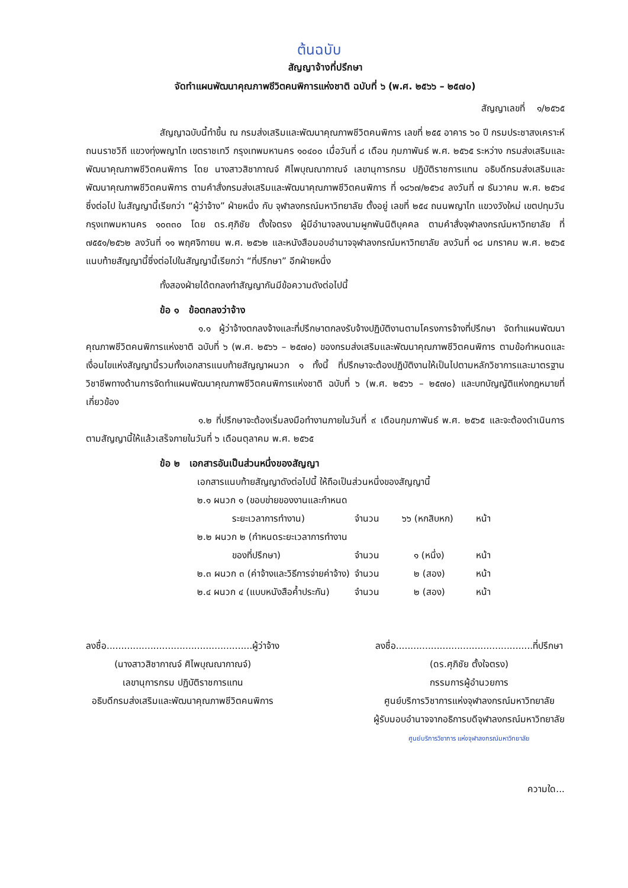ต้นฉบับ
สัญญาจ้างที่ปรึกษา
จัดทำแผนพัฒนาคุณภาพชีวิตคนพิการแห่งชาติ ฉบับที่ ๖ (พ.ศ. ๒๕๖๖ – ๒๕๗๐)
สัญญาเลขที่ ๑/๒๕๖๕
สัญญาฉบับนี้ทำขึ้น ณ กรมส่งเสริมและพัฒนาคุณภาพชีวิตคนพิการ เลขที่ ๒๕๕ อาคาร ๖๐ ปี กรมประชาสงเคราะห์ ถนนราชวิถี แขวงทุ่งพญาไท เขตราชเทวี กรุงเทพมหานคร ๑๐๔๐๐ เมื่อวันที่ ๘ เดือน กุมภาพันธ์ พ.ศ. ๒๕๖๕ ระหว่าง กรมส่งเสริมและพัฒนาคุณภาพชีวิตคนพิการ โดย นางสาวสิชากาณจ์ ศิไพบุณณากาณจ์ เลขานุการกรม ปฏิบัติราชการแทน อธิบดีกรมส่งเสริมและพัฒนาคุณภาพชีวิตคนพิการ ตามคำสั่งกรมส่งเสริมและพัฒนาคุณภาพชีวิตคนพิการ ที่ ๑๘๖๗/๒๕๖๔ ลงวันที่ ๗ ธันวาคม พ.ศ. ๒๕๖๔ ซึ่งต่อไป ในสัญญานี้เรียกว่า “ผู้ว่าจ้าง” ฝ่ายหนึ่ง กับ จุฬาลงกรณ์มหาวิทยาลัย ตั้งอยู่ เลขที่ ๒๕๔ ถนนพญาไท แขวงวังใหม่ เขตปทุมวัน กรุงเทพมหานคร ๑๐๓๓๐ โดย ดร.ศุภิชัย ตั้งใจตรง ผู้มีอำนาจลงนามผูกพันนิติบุคคล ตามคำสั่งจุฬาลงกรณ์มหาวิทยาลัย ที่ ๗๕๕๑/๒๕๖๒ ลงวันที่ ๑๑ พฤศจิกายน พ.ศ. ๒๕๖๒ และหนังสือมอบอำนาจจุฬาลงกรณ์มหาวิทยาลัย ลงวันที่ ๑๘ มกราคม พ.ศ. ๒๕๖๕ แนบท้ายสัญญานี้ซึ่งต่อไปในสัญญานี้เรียกว่า “ที่ปรึกษา” อีกฝ่ายหนึ่ง
ทั้งสองฝ่ายได้ตกลงทำสัญญากันมีข้อความดังต่อไปนี้
ข้อ ๑ ข้อตกลงว่าจ้าง
๑.๑ ผู้ว่าจ้างตกลงจ้างและที่ปรึกษาตกลงรับจ้างปฏิบัติงานตามโครงการจ้างที่ปรึกษา จัดทำแผนพัฒนาคุณภาพชีวิตคนพิการแห่งชาติ ฉบับที่ ๖ (พ.ศ. ๒๕๖๖ – ๒๕๗๐) ของกรมส่งเสริมและพัฒนาคุณภาพชีวิตคนพิการ ตามข้อกำหนดและเงื่อนไขแห่งสัญญานี้รวมทั้งเอกสารแนบท้ายสัญญาผนวก ๑ ทั้งนี้ ที่ปรึกษาจะต้องปฏิบัติงานให้เป็นไปตามหลักวิชาการและมาตรฐานวิชาชีพทางด้านการจัดทำแผนพัฒนาคุณภาพชีวิตคนพิการแห่งชาติ ฉบับที่ ๖ (พ.ศ. ๒๕๖๖ – ๒๕๗๐) และบทบัญญัติแห่งกฎหมายที่เกี่ยวข้อง
๑.๒ ที่ปรึกษาจะต้องเริ่มลงมือทำงานภายในวันที่ ๙ เดือนกุมภาพันธ์ พ.ศ. ๒๕๖๕ และจะต้องดำเนินการตามสัญญานี้ให้แล้วเสร็จภายในวันที่ ๖ เดือนตุลาคม พ.ศ. ๒๕๖๕
ข้อ ๒ เอกสารอันเป็นส่วนหนึ่งของสัญญา
เอกสารแนบท้ายสัญญาดังต่อไปนี้ ให้ถือเป็นส่วนหนึ่งของสัญญานี้
| ๒.๑ ผนวก ๑ (ขอบข่ายของงานและกำหนด ระยะเวลาการทำงาน) | จำนวน | ๖๖ (หกสิบหก) | หน้า |
| ๒.๒ ผนวก ๒ (กำหนดระยะเวลาการทำงาน ของที่ปรึกษา) | จำนวน | ๑ (หนึ่ง) | หน้า |
| ๒.๓ ผนวก ๓ (ค่าจ้างและวิธีการจ่ายค่าจ้าง) | จำนวน | ๒ (สอง) | หน้า |
| ๒.๔ ผนวก ๔ (แบบหนังสือค้ำประกัน) | จำนวน | ๒ (สอง) | หน้า |
ลงชื่อ..................................................ผู้ว่าจ้าง
(นางสาวสิชากาณจ์ ศิไพบุณณากาณจ์)
เลขานุการกรม ปฏิบัติราชการแทน
อธิบดีกรมส่งเสริมและพัฒนาคุณภาพชีวิตคนพิการ
ลงชื่อ...............................................ที่ปรึกษา
(ดร.ศุภิชัย ตั้งใจตรง)
กรรมการผู้อำนวยการ
ศูนย์บริการวิชาการแห่งจุฬาลงกรณ์มหาวิทยาลัย
ผู้รับมอบอำนาจจากอธิการบดีจุฬาลงกรณ์มหาวิทยาลัย
ศูนย์บริการวิชาการ แห่งจุฬาลงกรณ์มหาวิทยาลัย
ความใด...